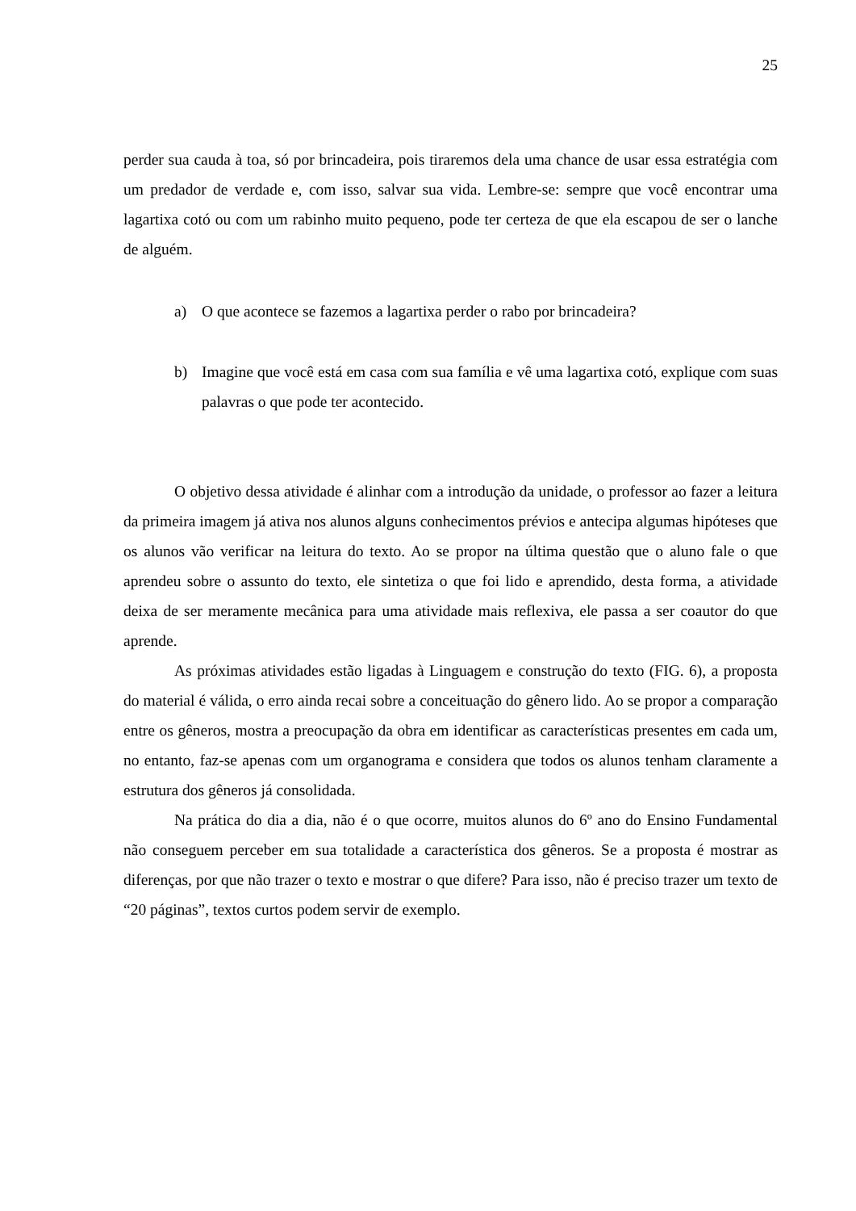25
perder sua cauda à toa, só por brincadeira, pois tiraremos dela uma chance de usar essa estratégia com um predador de verdade e, com isso, salvar sua vida. Lembre-se: sempre que você encontrar uma lagartixa cotó ou com um rabinho muito pequeno, pode ter certeza de que ela escapou de ser o lanche de alguém.
a) O que acontece se fazemos a lagartixa perder o rabo por brincadeira?
b) Imagine que você está em casa com sua família e vê uma lagartixa cotó, explique com suas palavras o que pode ter acontecido.
O objetivo dessa atividade é alinhar com a introdução da unidade, o professor ao fazer a leitura da primeira imagem já ativa nos alunos alguns conhecimentos prévios e antecipa algumas hipóteses que os alunos vão verificar na leitura do texto. Ao se propor na última questão que o aluno fale o que aprendeu sobre o assunto do texto, ele sintetiza o que foi lido e aprendido, desta forma, a atividade deixa de ser meramente mecânica para uma atividade mais reflexiva, ele passa a ser coautor do que aprende.
As próximas atividades estão ligadas à Linguagem e construção do texto (FIG. 6), a proposta do material é válida, o erro ainda recai sobre a conceituação do gênero lido. Ao se propor a comparação entre os gêneros, mostra a preocupação da obra em identificar as características presentes em cada um, no entanto, faz-se apenas com um organograma e considera que todos os alunos tenham claramente a estrutura dos gêneros já consolidada.
Na prática do dia a dia, não é o que ocorre, muitos alunos do 6º ano do Ensino Fundamental não conseguem perceber em sua totalidade a característica dos gêneros. Se a proposta é mostrar as diferenças, por que não trazer o texto e mostrar o que difere? Para isso, não é preciso trazer um texto de “20 páginas”, textos curtos podem servir de exemplo.